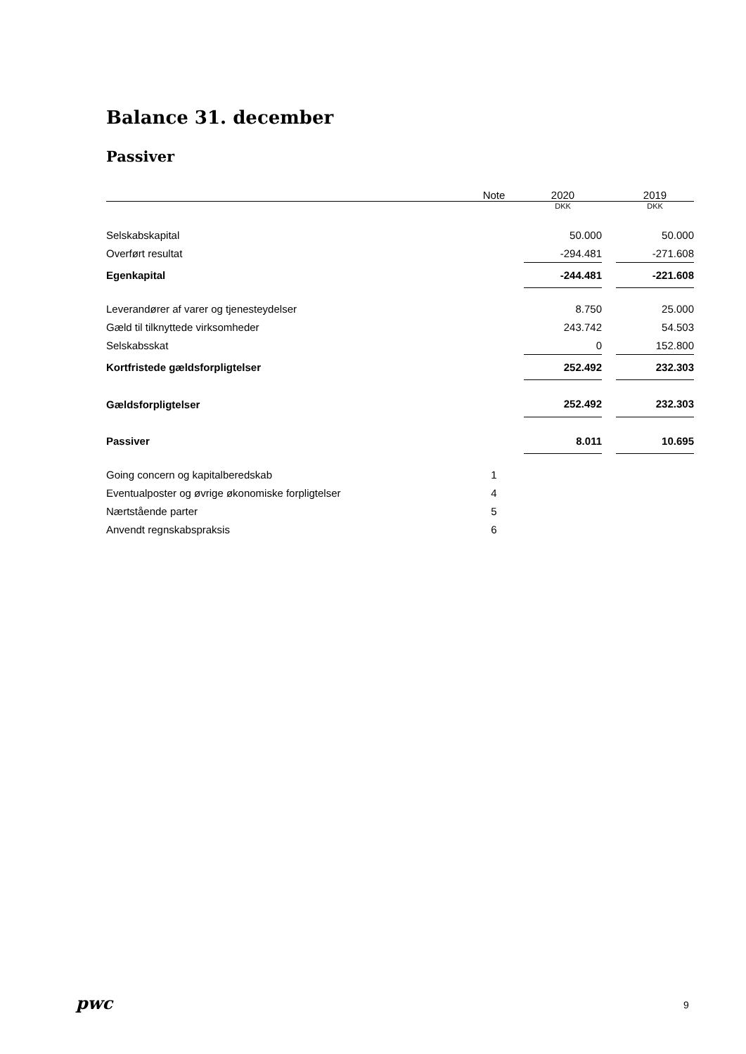Balance 31. december
Passiver
| | Note | | 2020 | | 2019 |
| --- | --- | --- | --- | --- | --- |
| | | | DKK | | DKK |
| Selskabskapital | | | 50.000 | | 50.000 |
| Overført resultat | | | -294.481 | | -271.608 |
| Egenkapital | | | -244.481 | | -221.608 |
| Leverandører af varer og tjenesteydelser | | | 8.750 | | 25.000 |
| Gæld til tilknyttede virksomheder | | | 243.742 | | 54.503 |
| Selskabsskat | | | 0 | | 152.800 |
| Kortfristede gældsforpligtelser | | | 252.492 | | 232.303 |
| Gældsforpligtelser | | | 252.492 | | 232.303 |
| Passiver | | | 8.011 | | 10.695 |
| Going concern og kapitalberedskab | 1 | | | | |
| Eventualposter og øvrige økonomiske forpligtelser | 4 | | | | |
| Nærtstående parter | 5 | | | | |
| Anvendt regnskabspraksis | 6 | | | | |
pwc 9